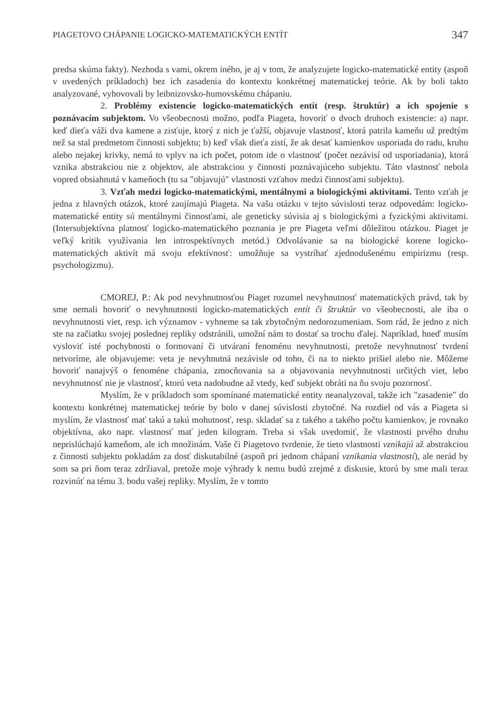PIAGETOVO CHÁPANIE LOGICKO-MATEMATICKÝCH ENTÍT 347
predsa skúma fakty). Nezhoda s vami, okrem iného, je aj v tom, že analyzujete logicko-matematické entity (aspoň v uvedených príkladoch) bez ich zasadenia do kontextu konkrétnej matematickej teórie. Ak by boli takto analyzované, vyhovovali by leibnizovsko-humovskému chápaniu.
2. Problémy existencie logicko-matematických entít (resp. štruktúr) a ich spojenie s poznávacím subjektom. Vo všeobecnosti možno, podľa Piageta, hovoriť o dvoch druhoch existencie: a) napr. keď dieťa váži dva kamene a zisťuje, ktorý z nich je ťažší, objavuje vlastnosť, ktorá patrila kameňu už predtým než sa stal predmetom činnosti subjektu; b) keď však dieťa zistí, že ak desať kamienkov usporiada do radu, kruhu alebo nejakej krivky, nemá to vplyv na ich počet, potom ide o vlastnosť (počet nezávisí od usporiadania), ktorá vznika abstrakciou nie z objektov, ale abstrakciou y činnosti poznávajúceho subjektu. Táto vlastnosť nebola vopred obsiahnutá v kameňoch (tu sa "objavujú" vlastnosti vzťahov medzi činnosťami subjektu).
3. Vzťah medzi logicko-matematickými, mentálnymi a biologickými aktivitami. Tento vzťah je jedna z hlavných otázok, ktoré zaujímajú Piageta. Na vašu otázku v tejto súvislosti teraz odpovedám: logicko- matematické entity sú mentálnymi činnosťami, ale geneticky súvisia aj s biologickými a fyzickými aktivitami. (Intersubjektívna platnosť logicko-matematického poznania je pre Piageta veľmi dôležitou otázkou. Piaget je veľký kritik využívania len introspektívnych metód.) Odvolávanie sa na biologické korene logicko-matematických aktivít má svoju efektívnosť: umožňuje sa vystríhať zjednodušenému empirizmu (resp. psychologizmu).
CMOREJ, P.: Ak pod nevyhnutnosťou Piaget rozumel nevyhnutnosť matematických právd, tak by sme nemali hovoriť o nevyhnutnosti logicko-matematických entít či štruktúr vo všeobecnosti, ale iba o nevyhnutnosti viet, resp. ich významov - vyhneme sa tak zbytočným nedorozumeniam. Som rád, že jedno z nich ste na začiatku svojej poslednej repliky odstránili, umožní nám to dostať sa trochu ďalej. Napríklad, hneď musím vysloviť isté pochybnosti o formovaní či utváraní fenoménu nevyhnutnosti, pretože nevyhnutnosť tvrdení netvoríme, ale objavujeme: veta je nevyhnutná nezávisle od toho, či na to niekto prišiel alebo nie. Môžeme hovoriť nanajvýš o fenoméne chápania, zmocňovania sa a objavovania nevyhnutnosti určitých viet, lebo nevyhnutnosť nie je vlastnosť, ktorú veta nadobudne až vtedy, keď subjekt obráti na ňu svoju pozornosť.
Myslím, že v príkladoch som spomínané matematické entity neanalyzoval, takže ich "zasadenie" do kontextu konkrétnej matematickej teórie by bolo v danej súvislosti zbytočné. Na rozdiel od vás a Piageta si myslím, že vlastnosť mať takú a takú mohutnosť, resp. skladať sa z takého a takého počtu kamienkov, je rovnako objektívna, ako napr. vlastnosť mať jeden kilogram. Treba si však uvedomiť, že vlastnosti prvého druhu neprislúchajú kameňom, ale ich množinám. Vaše či Piagetovo tvrdenie, že tieto vlastnosti vznikajú až abstrakciou z činnosti subjektu pokladám za dosť diskutabilné (aspoň pri jednom chápaní vznikania vlastností), ale nerád by som sa pri ňom teraz zdržiaval, pretože moje výhrady k nemu budú zrejmé z diskusie, ktorú by sme mali teraz rozvinúť na tému 3. bodu vašej repliky. Myslím, že v tomto